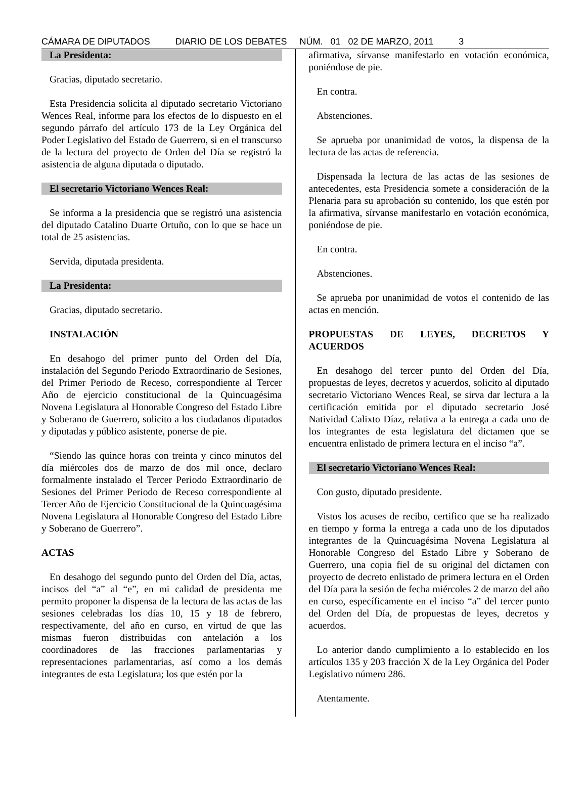CÁMARA DE DIPUTADOS DIARIO DE LOS DEBATES NÚM. 01 02 DE MARZO, 2011 3
La Presidenta:
Gracias, diputado secretario.
Esta Presidencia solicita al diputado secretario Victoriano Wences Real, informe para los efectos de lo dispuesto en el segundo párrafo del artículo 173 de la Ley Orgánica del Poder Legislativo del Estado de Guerrero, si en el transcurso de la lectura del proyecto de Orden del Día se registró la asistencia de alguna diputada o diputado.
El secretario Victoriano Wences Real:
Se informa a la presidencia que se registró una asistencia del diputado Catalino Duarte Ortuño, con lo que se hace un total de 25 asistencias.
Servida, diputada presidenta.
La Presidenta:
Gracias, diputado secretario.
INSTALACIÓN
En desahogo del primer punto del Orden del Día, instalación del Segundo Periodo Extraordinario de Sesiones, del Primer Periodo de Receso, correspondiente al Tercer Año de ejercicio constitucional de la Quincuagésima Novena Legislatura al Honorable Congreso del Estado Libre y Soberano de Guerrero, solicito a los ciudadanos diputados y diputadas y público asistente, ponerse de pie.
“Siendo las quince horas con treinta y cinco minutos del día miércoles dos de marzo de dos mil once, declaro formalmente instalado el Tercer Periodo Extraordinario de Sesiones del Primer Periodo de Receso correspondiente al Tercer Año de Ejercicio Constitucional de la Quincuagésima Novena Legislatura al Honorable Congreso del Estado Libre y Soberano de Guerrero”.
ACTAS
En desahogo del segundo punto del Orden del Día, actas, incisos del “a” al “e”, en mi calidad de presidenta me permito proponer la dispensa de la lectura de las actas de las sesiones celebradas los días 10, 15 y 18 de febrero, respectivamente, del año en curso, en virtud de que las mismas fueron distribuidas con antelación a los coordinadores de las fracciones parlamentarias y representaciones parlamentarias, así como a los demás integrantes de esta Legislatura; los que estén por la
afirmativa, sírvanse manifestarlo en votación económica, poniéndose de pie.
En contra.
Abstenciones.
Se aprueba por unanimidad de votos, la dispensa de la lectura de las actas de referencia.
Dispensada la lectura de las actas de las sesiones de antecedentes, esta Presidencia somete a consideración de la Plenaria para su aprobación su contenido, los que estén por la afirmativa, sírvanse manifestarlo en votación económica, poniéndose de pie.
En contra.
Abstenciones.
Se aprueba por unanimidad de votos el contenido de las actas en mención.
PROPUESTAS DE LEYES, DECRETOS Y ACUERDOS
En desahogo del tercer punto del Orden del Día, propuestas de leyes, decretos y acuerdos, solicito al diputado secretario Victoriano Wences Real, se sirva dar lectura a la certificación emitida por el diputado secretario José Natividad Calixto Díaz, relativa a la entrega a cada uno de los integrantes de esta legislatura del dictamen que se encuentra enlistado de primera lectura en el inciso “a”.
El secretario Victoriano Wences Real:
Con gusto, diputado presidente.
Vistos los acuses de recibo, certifico que se ha realizado en tiempo y forma la entrega a cada uno de los diputados integrantes de la Quincuagésima Novena Legislatura al Honorable Congreso del Estado Libre y Soberano de Guerrero, una copia fiel de su original del dictamen con proyecto de decreto enlistado de primera lectura en el Orden del Día para la sesión de fecha miércoles 2 de marzo del año en curso, específicamente en el inciso “a” del tercer punto del Orden del Día, de propuestas de leyes, decretos y acuerdos.
Lo anterior dando cumplimiento a lo establecido en los artículos 135 y 203 fracción X de la Ley Orgánica del Poder Legislativo número 286.
Atentamente.